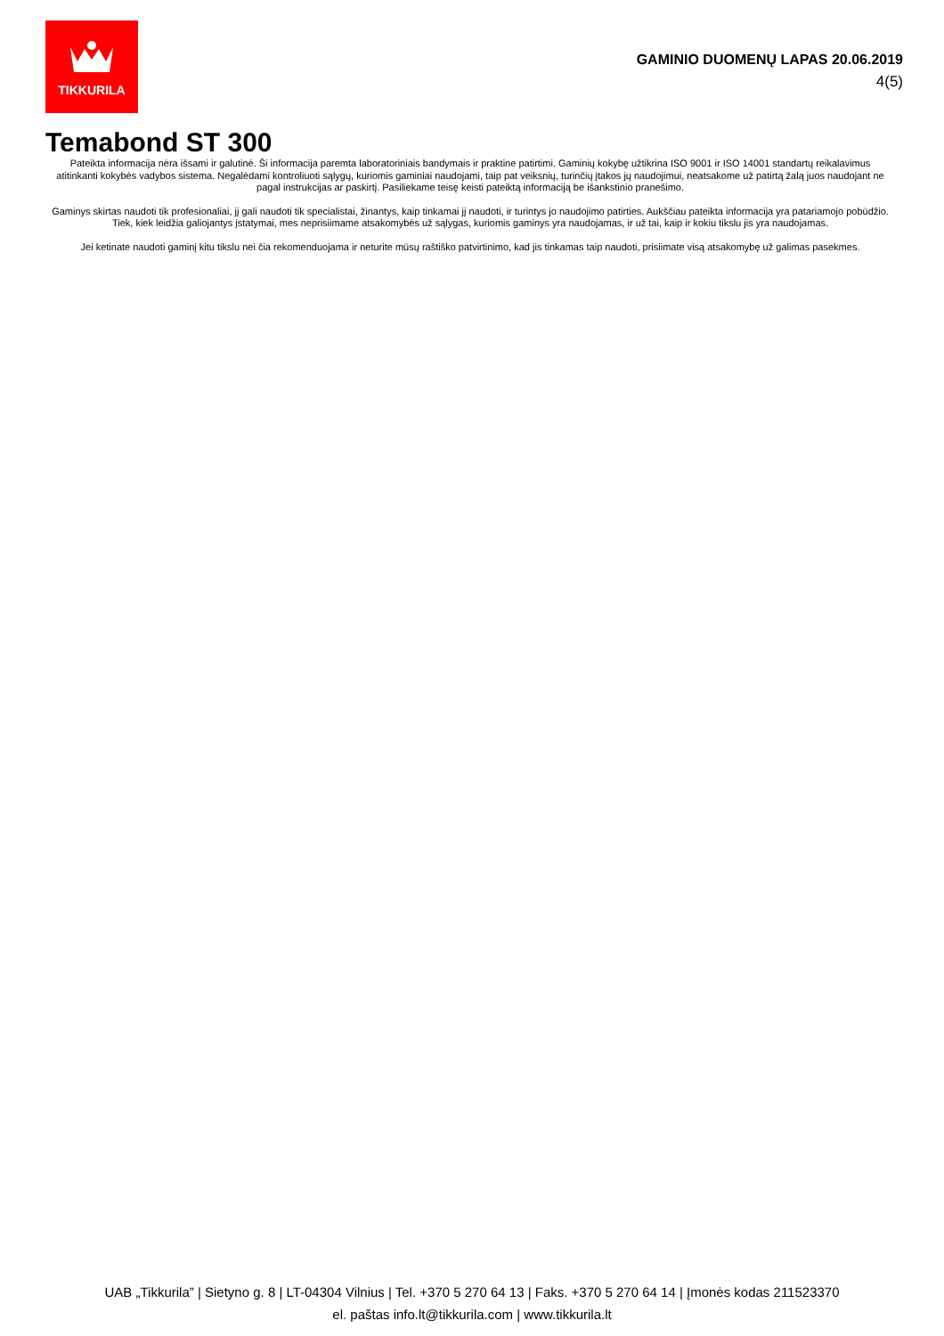TIKKURILA
GAMINIO DUOMENŲ LAPAS 20.06.2019
4(5)
Temabond ST 300
Pateikta informacija nėra išsami ir galutinė. Ši informacija paremta laboratoriniais bandymais ir praktine patirtimi. Gaminių kokybę užtikrina ISO 9001 ir ISO 14001 standartų reikalavimus atitinkanti kokybės vadybos sistema. Negalėdami kontroliuoti sąlygų, kuriomis gaminiai naudojami, taip pat veiksnių, turinčių įtakos jų naudojimui, neatsakome už patirtą žalą juos naudojant ne pagal instrukcijas ar paskirtį. Pasiliekame teisę keisti pateiktą informaciją be išankstinio pranešimo.
Gaminys skirtas naudoti tik profesionaliai, jį gali naudoti tik specialistai, žinantys, kaip tinkamai jį naudoti, ir turintys jo naudojimo patirties. Aukščiau pateikta informacija yra patariamojo pobūdžio. Tiek, kiek leidžia galiojantys įstatymai, mes neprisiimame atsakomybės už sąlygas, kuriomis gaminys yra naudojamas, ir už tai, kaip ir kokiu tikslu jis yra naudojamas.
Jei ketinate naudoti gaminį kitu tikslu nei čia rekomenduojama ir neturite mūsų raštiško patvirtinimo, kad jis tinkamas taip naudoti, prisiimate visą atsakomybę už galimas pasekmes.
UAB „Tikkurila” | Sietyno g. 8 | LT-04304 Vilnius | Tel. +370 5 270 64 13 | Faks. +370 5 270 64 14 | Įmonės kodas 211523370
el. paštas info.lt@tikkurila.com | www.tikkurila.lt